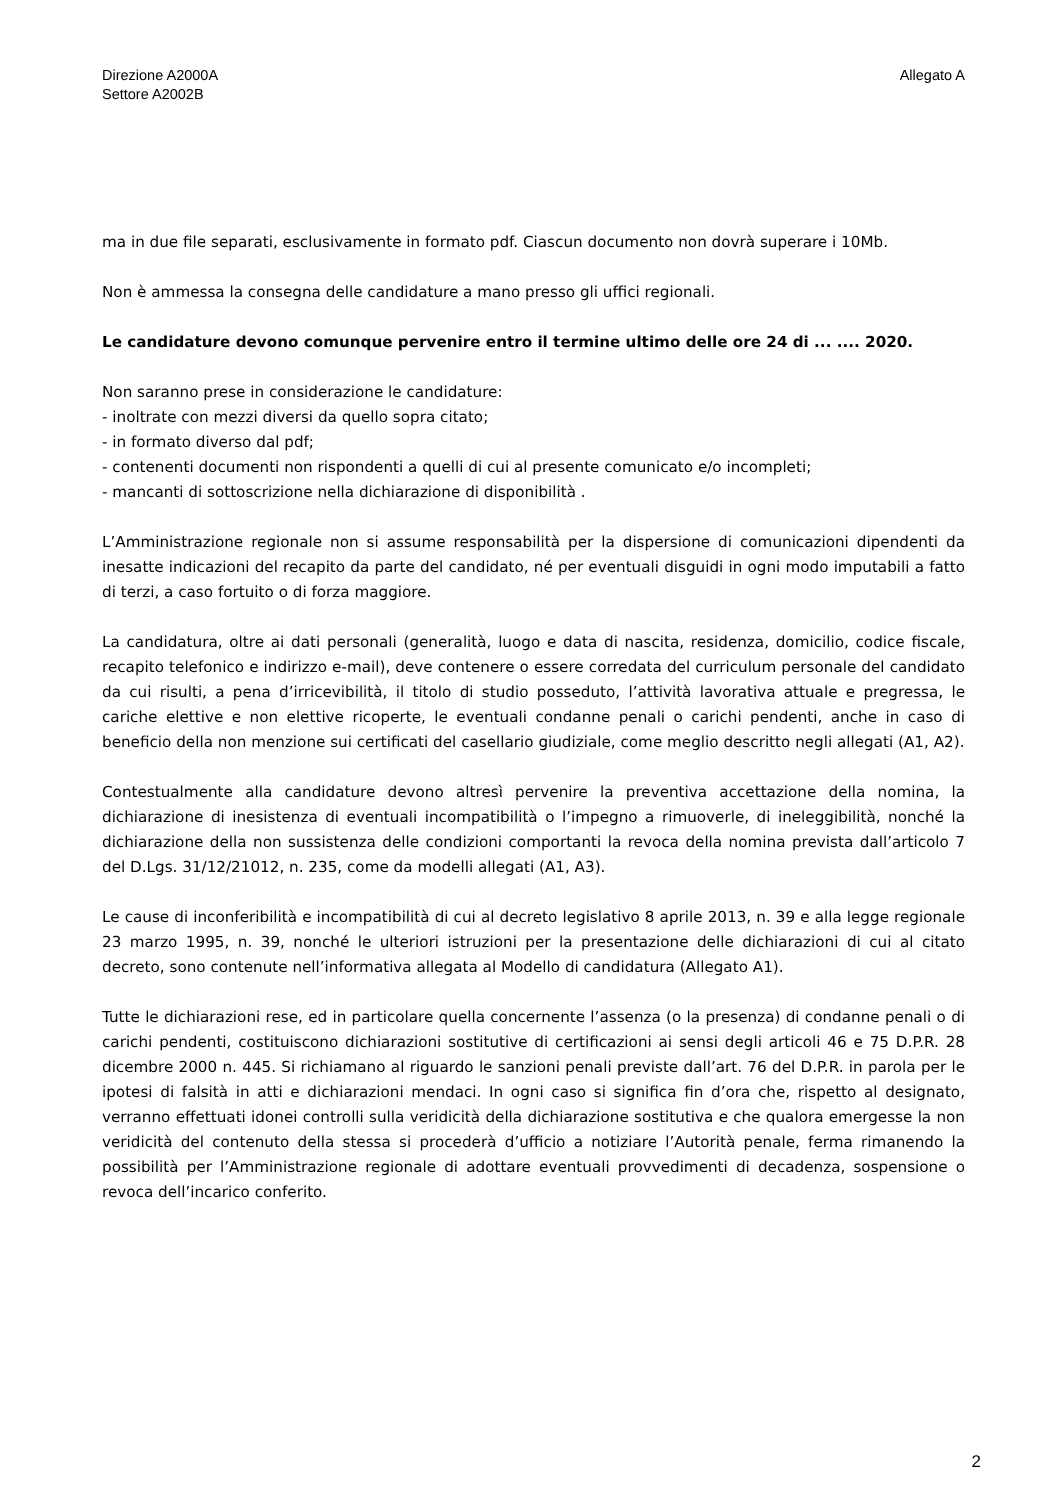Direzione A2000A
Settore A2002B
Allegato A
ma in due file separati, esclusivamente in formato pdf. Ciascun documento non dovrà superare i 10Mb.
Non è ammessa la consegna delle candidature a mano presso gli uffici regionali.
Le candidature devono comunque pervenire entro il termine ultimo delle ore 24 di ... .... 2020.
Non saranno prese in considerazione le candidature:
- inoltrate con mezzi diversi da quello sopra citato;
- in formato diverso dal pdf;
- contenenti documenti non rispondenti a quelli di cui al presente comunicato e/o incompleti;
- mancanti di sottoscrizione nella dichiarazione di disponibilità .
L’Amministrazione regionale non si assume responsabilità per la dispersione di comunicazioni dipendenti da inesatte indicazioni del recapito da parte del candidato, né per eventuali disguidi in ogni modo imputabili a fatto di terzi, a caso fortuito o di forza maggiore.
La candidatura, oltre ai dati personali (generalità, luogo e data di nascita, residenza, domicilio, codice fiscale, recapito telefonico e indirizzo e-mail), deve contenere o essere corredata del curriculum personale del candidato da cui risulti, a pena d’irricevibilità, il titolo di studio posseduto, l’attività lavorativa attuale e pregressa, le cariche elettive e non elettive ricoperte, le eventuali condanne penali o carichi pendenti, anche in caso di beneficio della non menzione sui certificati del casellario giudiziale, come meglio descritto negli allegati (A1, A2).
Contestualmente alla candidature devono altresì pervenire la preventiva accettazione della nomina, la dichiarazione di inesistenza di eventuali incompatibilità o l’impegno a rimuoverle, di ineleggibilità, nonché la dichiarazione della non sussistenza delle condizioni comportanti la revoca della nomina prevista dall’articolo 7 del D.Lgs. 31/12/21012, n. 235, come da modelli allegati (A1, A3).
Le cause di inconferibilità e incompatibilità di cui al decreto legislativo 8 aprile 2013, n. 39 e alla legge regionale 23 marzo 1995, n. 39, nonché le ulteriori istruzioni per la presentazione delle dichiarazioni di cui al citato decreto, sono contenute nell’informativa allegata al Modello di candidatura (Allegato A1).
Tutte le dichiarazioni rese, ed in particolare quella concernente l’assenza (o la presenza) di condanne penali o di carichi pendenti, costituiscono dichiarazioni sostitutive di certificazioni ai sensi degli articoli 46 e 75 D.P.R. 28 dicembre 2000 n. 445. Si richiamano al riguardo le sanzioni penali previste dall’art. 76 del D.P.R. in parola per le ipotesi di falsità in atti e dichiarazioni mendaci. In ogni caso si significa fin d’ora che, rispetto al designato, verranno effettuati idonei controlli sulla veridicità della dichiarazione sostitutiva e che qualora emergesse la non veridicità del contenuto della stessa si procederà d’ufficio a notiziare l’Autorità penale, ferma rimanendo la possibilità per l’Amministrazione regionale di adottare eventuali provvedimenti di decadenza, sospensione o revoca dell’incarico conferito.
2